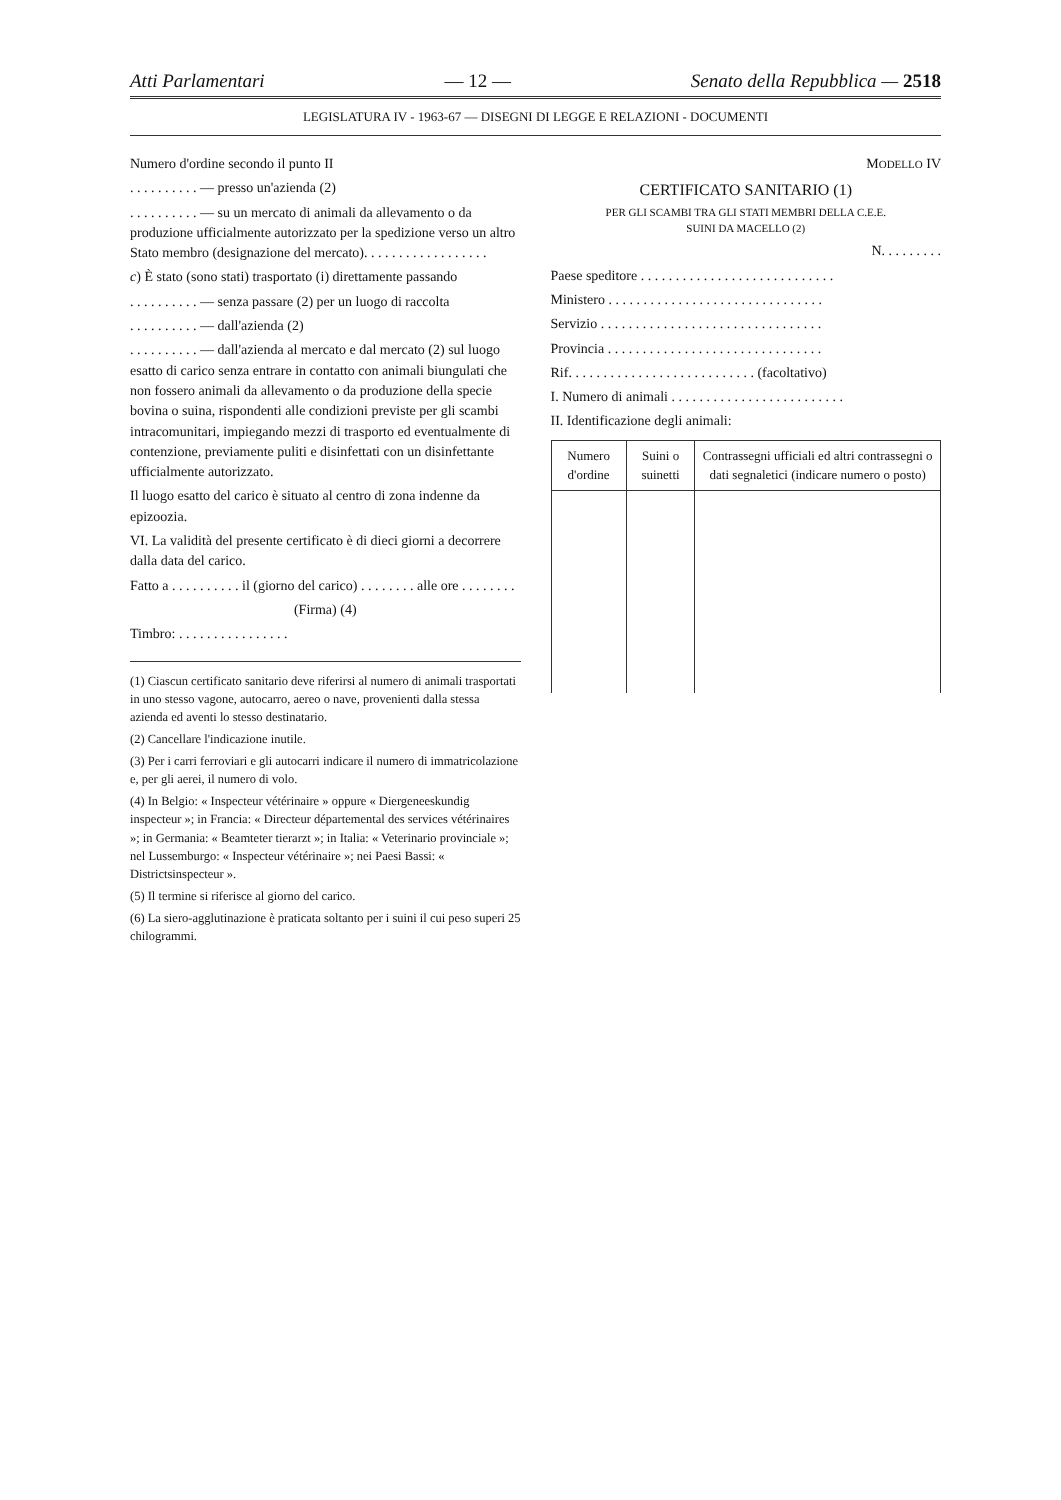Atti Parlamentari — 12 — Senato della Repubblica — 2518
LEGISLATURA IV - 1963-67 — DISEGNI DI LEGGE E RELAZIONI - DOCUMENTI
Numero d'ordine secondo il punto II
. . . . . . . . . . — presso un'azienda (2)
. . . . . . . . . . — su un mercato di animali da allevamento o da produzione ufficialmente autorizzato per la spedizione verso un altro Stato membro (designazione del mercato). . . . . . . . . . . . . . . . . .
c) È stato (sono stati) trasportato (i) direttamente passando
. . . . . . . . . . — senza passare (2) per un luogo di raccolta
. . . . . . . . . . — dall'azienda (2)
. . . . . . . . . . — dall'azienda al mercato e dal mercato (2) sul luogo esatto di carico senza entrare in contatto con animali biungulati che non fossero animali da allevamento o da produzione della specie bovina o suina, rispondenti alle condizioni previste per gli scambi intracomunitari, impiegando mezzi di trasporto ed eventualmente di contenzione, previamente puliti e disinfettati con un disinfettante ufficialmente autorizzato.
Il luogo esatto del carico è situato al centro di zona indenne da epizoozia.
VI. La validità del presente certificato è di dieci giorni a decorrere dalla data del carico.
Fatto a . . . . . . . . . . il (giorno del carico) . . . . . . . . alle ore . . . . . . . .
(Firma) (4)
Timbro: . . . . . . . . . . . . . . . .
(1) Ciascun certificato sanitario deve riferirsi al numero di animali trasportati in uno stesso vagone, autocarro, aereo o nave, provenienti dalla stessa azienda ed aventi lo stesso destinatario.
(2) Cancellare l'indicazione inutile.
(3) Per i carri ferroviari e gli autocarri indicare il numero di immatricolazione e, per gli aerei, il numero di volo.
(4) In Belgio: « Inspecteur vétérinaire » oppure « Diergeneeskundig inspecteur »; in Francia: « Directeur départemental des services vétérinaires »; in Germania: « Beamteter tierarzt »; in Italia: « Veterinario provinciale »; nel Lussemburgo: « Inspecteur vétérinaire »; nei Paesi Bassi: « Districtsinspecteur ».
(5) Il termine si riferisce al giorno del carico.
(6) La siero-agglutinazione è praticata soltanto per i suini il cui peso superi 25 chilogrammi.
MODELLO IV
CERTIFICATO SANITARIO (1)
PER GLI SCAMBI TRA GLI STATI MEMBRI DELLA C.E.E.
SUINI DA MACELLO (2)
N. . . . . . . . .
Paese speditore . . . . . . . . . . . . . . . . . . . . . . . . . . . .
Ministero . . . . . . . . . . . . . . . . . . . . . . . . . . . . . . .
Servizio . . . . . . . . . . . . . . . . . . . . . . . . . . . . . . . .
Provincia . . . . . . . . . . . . . . . . . . . . . . . . . . . . . . .
Rif. . . . . . . . . . . . . . . . . . . . . . . . . . . (facoltativo)
I. Numero di animali . . . . . . . . . . . . . . . . . . . . . . . . .
II. Identificazione degli animali:
| Numero d'ordine | Suini o suinetti | Contrassegni ufficiali ed altri contrassegni o dati segnaletici (indicare numero o posto) |
| --- | --- | --- |